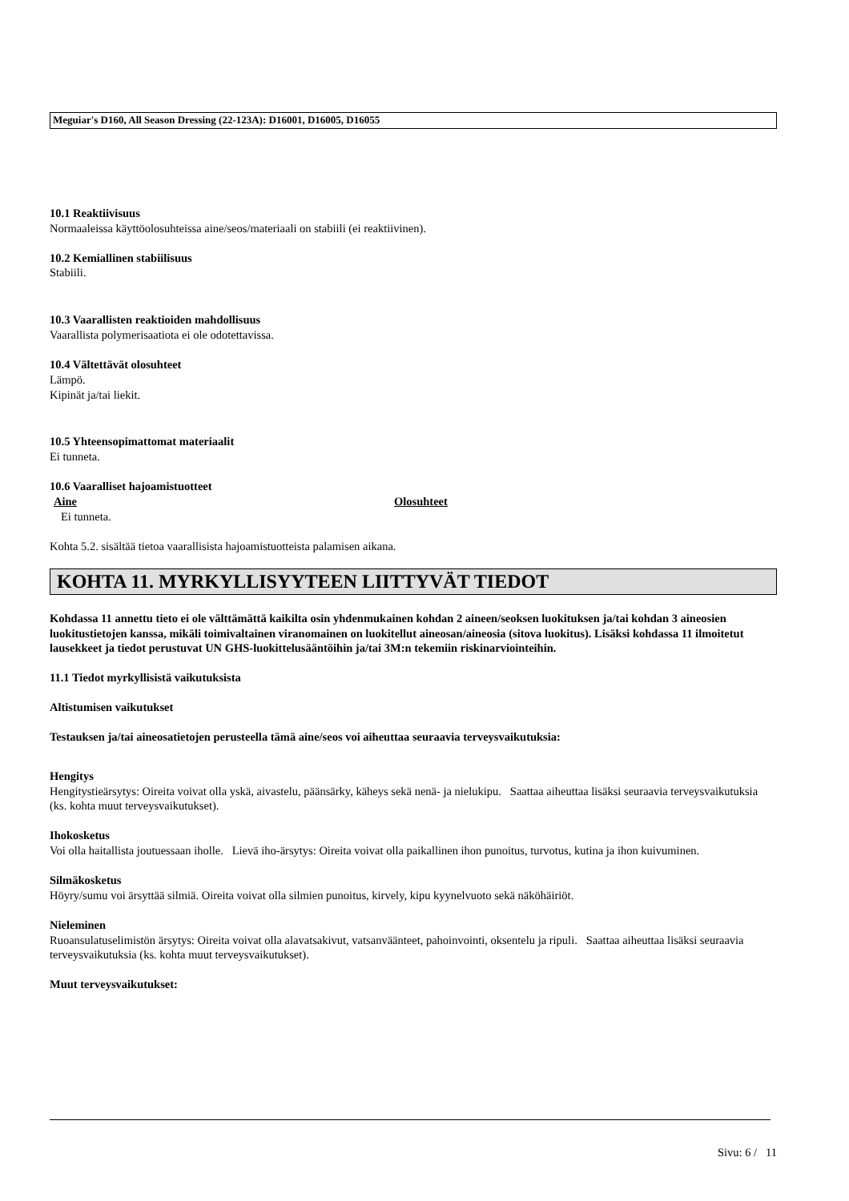Meguiar's D160, All Season Dressing (22-123A): D16001, D16005, D16055
10.1 Reaktiivisuus
Normaaleissa käyttöolosuhteissa aine/seos/materiaali on stabiili (ei reaktiivinen).
10.2 Kemiallinen stabiilisuus
Stabiili.
10.3 Vaarallisten reaktioiden mahdollisuus
Vaarallista polymerisaatiota ei ole odotettavissa.
10.4 Vältettävät olosuhteet
Lämpö.
Kipinät ja/tai liekit.
10.5 Yhteensopimattomat materiaalit
Ei tunneta.
10.6 Vaaralliset hajoamistuotteet
Aine Olosuhteet
Ei tunneta.
Kohta 5.2. sisältää tietoa vaarallisista hajoamistuotteista palamisen aikana.
KOHTA 11. MYRKYLLISYYTEEN LIITTYVÄT TIEDOT
Kohdassa 11 annettu tieto ei ole välttämättä kaikilta osin yhdenmukainen kohdan 2 aineen/seoksen luokituksen ja/tai kohdan 3 aineosien luokitustietojen kanssa, mikäli toimivaltainen viranomainen on luokitellut aineosan/aineosia (sitova luokitus). Lisäksi kohdassa 11 ilmoitetut lausekkeet ja tiedot perustuvat UN GHS-luokittelusääntöihin ja/tai 3M:n tekemiin riskinarviointeihin.
11.1 Tiedot myrkyllisistä vaikutuksista
Altistumisen vaikutukset
Testauksen ja/tai aineosatietojen perusteella tämä aine/seos voi aiheuttaa seuraavia terveysvaikutuksia:
Hengitys
Hengitystieärsytys: Oireita voivat olla yskä, aivastelu, päänsärky, käheys sekä nenä- ja nielukipu. Saattaa aiheuttaa lisäksi seuraavia terveysvaikutuksia (ks. kohta muut terveysvaikutukset).
Ihokosketus
Voi olla haitallista joutuessaan iholle. Lievä iho-ärsytys: Oireita voivat olla paikallinen ihon punoitus, turvotus, kutina ja ihon kuivuminen.
Silmäkosketus
Höyry/sumu voi ärsyttää silmiä. Oireita voivat olla silmien punoitus, kirvely, kipu kyynelvuoto sekä näköhäiriöt.
Nieleminen
Ruoansulatuselimistön ärsytys: Oireita voivat olla alavatsakivut, vatsanväänteet, pahoinvointi, oksentelu ja ripuli. Saattaa aiheuttaa lisäksi seuraavia terveysvaikutuksia (ks. kohta muut terveysvaikutukset).
Muut terveysvaikutukset:
Sivu: 6 / 11